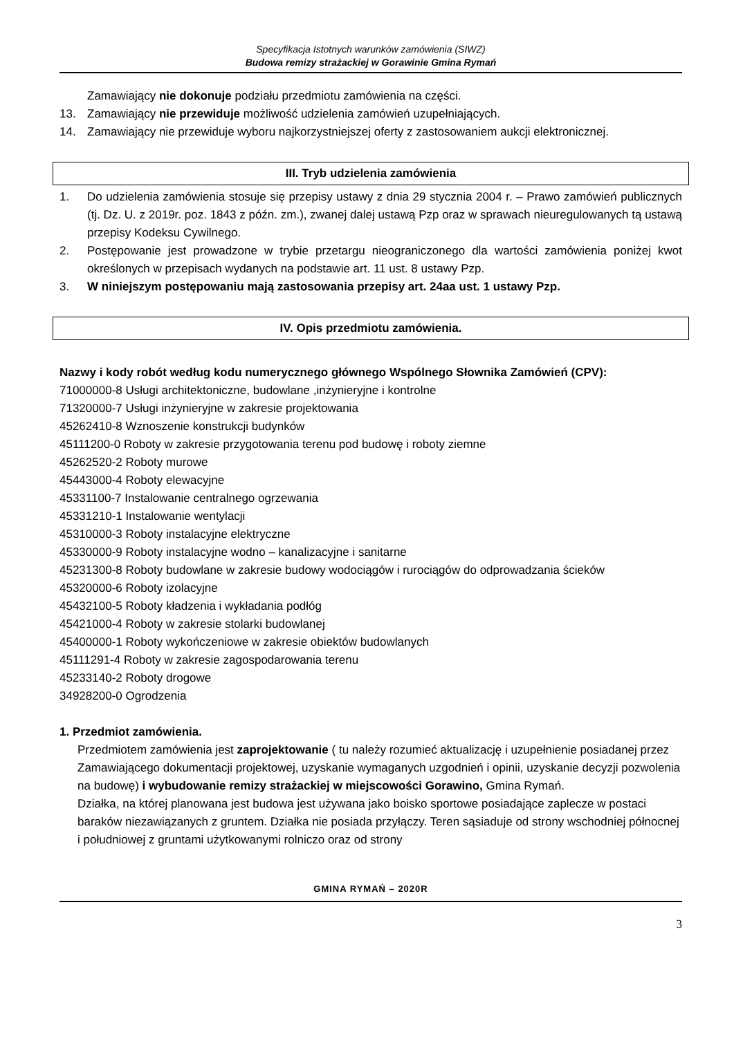Specyfikacja Istotnych warunków zamówienia (SIWZ)
Budowa remizy strażackiej w Gorawinie Gmina Rymań
Zamawiający nie dokonuje podziału przedmiotu zamówienia na części.
13. Zamawiający nie przewiduje możliwość udzielenia zamówień uzupełniających.
14. Zamawiający nie przewiduje wyboru najkorzystniejszej oferty z zastosowaniem aukcji elektronicznej.
III. Tryb udzielenia zamówienia
1. Do udzielenia zamówienia stosuje się przepisy ustawy z dnia 29 stycznia 2004 r. – Prawo zamówień publicznych (tj. Dz. U. z 2019r. poz. 1843 z późn. zm.), zwanej dalej ustawą Pzp oraz w sprawach nieuregulowanych tą ustawą przepisy Kodeksu Cywilnego.
2. Postępowanie jest prowadzone w trybie przetargu nieograniczonego dla wartości zamówienia poniżej kwot określonych w przepisach wydanych na podstawie art. 11 ust. 8 ustawy Pzp.
3. W niniejszym postępowaniu mają zastosowania przepisy art. 24aa ust. 1 ustawy Pzp.
IV. Opis przedmiotu zamówienia.
Nazwy i kody robót według kodu numerycznego głównego Wspólnego Słownika Zamówień (CPV):
71000000-8 Usługi architektoniczne, budowlane ,inżynieryjne i kontrolne
71320000-7 Usługi inżynieryjne w zakresie projektowania
45262410-8 Wznoszenie konstrukcji budynków
45111200-0 Roboty w zakresie przygotowania terenu pod budowę i roboty ziemne
45262520-2 Roboty murowe
45443000-4 Roboty elewacyjne
45331100-7 Instalowanie centralnego ogrzewania
45331210-1 Instalowanie wentylacji
45310000-3 Roboty instalacyjne elektryczne
45330000-9 Roboty instalacyjne wodno – kanalizacyjne i sanitarne
45231300-8 Roboty budowlane w zakresie budowy wodociągów i rurociągów do odprowadzania ścieków
45320000-6 Roboty izolacyjne
45432100-5 Roboty kładzenia i wykładania podłóg
45421000-4 Roboty w zakresie stolarki budowlanej
45400000-1 Roboty wykończeniowe w zakresie obiektów budowlanych
45111291-4 Roboty w zakresie zagospodarowania terenu
45233140-2 Roboty drogowe
34928200-0 Ogrodzenia
1. Przedmiot zamówienia.
Przedmiotem zamówienia jest zaprojektowanie ( tu należy rozumieć aktualizację i uzupełnienie posiadanej przez Zamawiającego dokumentacji projektowej, uzyskanie wymaganych uzgodnień i opinii, uzyskanie decyzji pozwolenia na budowę) i wybudowanie remizy strażackiej w miejscowości Gorawino, Gmina Rymań.
Działka, na której planowana jest budowa jest używana jako boisko sportowe posiadające zaplecze w postaci baraków niezawiązanych z gruntem. Działka nie posiada przyłączy. Teren sąsiaduje od strony wschodniej północnej i południowej z gruntami użytkowanymi rolniczo oraz od strony
GMINA RYMAŃ – 2020R
3